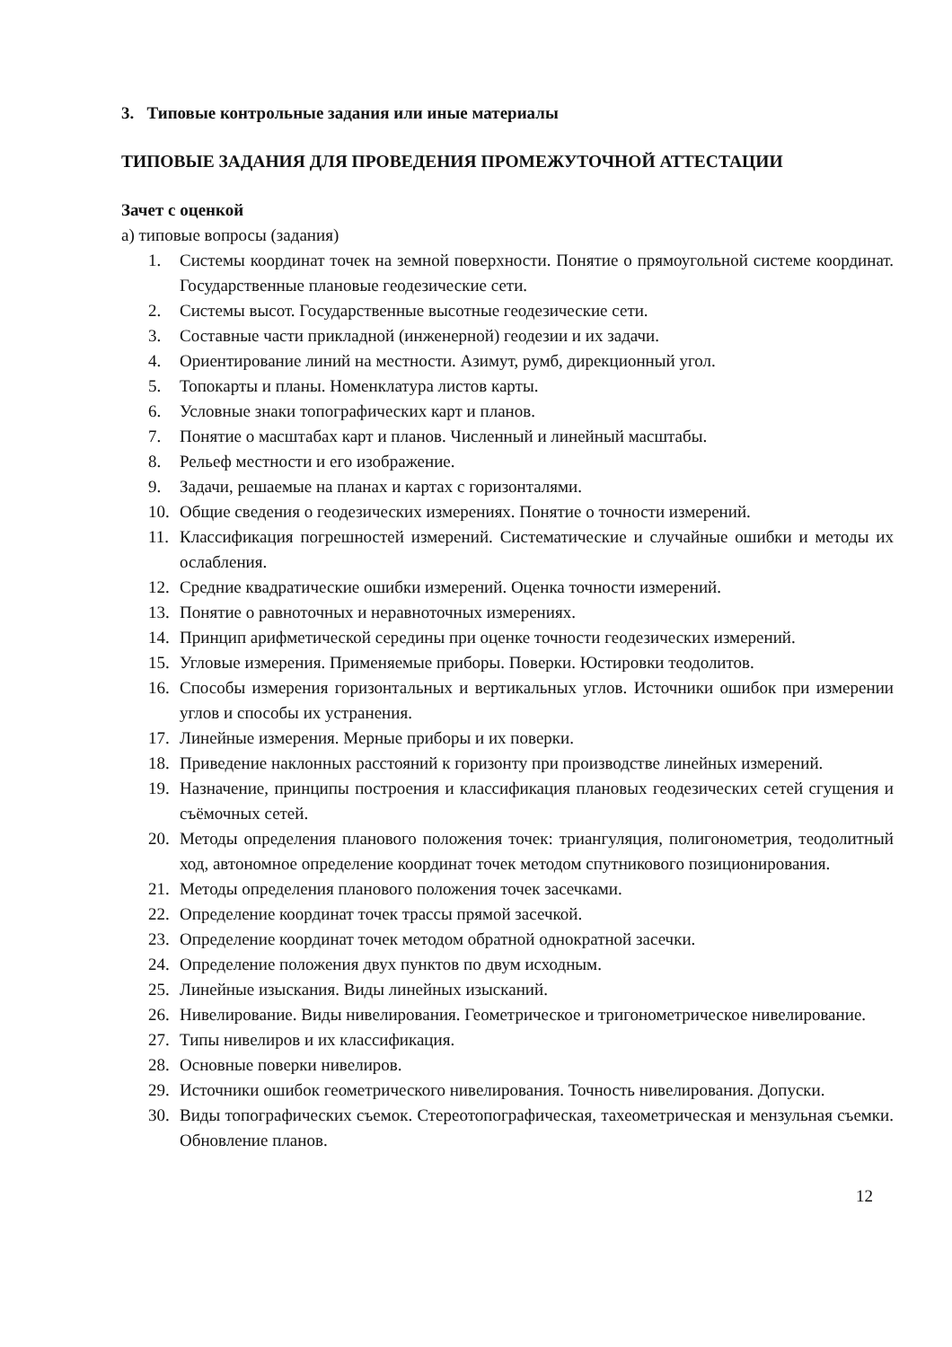3. Типовые контрольные задания или иные материалы
ТИПОВЫЕ ЗАДАНИЯ ДЛЯ ПРОВЕДЕНИЯ ПРОМЕЖУТОЧНОЙ АТТЕСТАЦИИ
Зачет с оценкой
а) типовые вопросы (задания)
1. Системы координат точек на земной поверхности. Понятие о прямоугольной системе координат. Государственные плановые геодезические сети.
2. Системы высот. Государственные высотные геодезические сети.
3. Составные части прикладной (инженерной) геодезии и их задачи.
4. Ориентирование линий на местности. Азимут, румб, дирекционный угол.
5. Топокарты и планы. Номенклатура листов карты.
6. Условные знаки топографических карт и планов.
7. Понятие о масштабах карт и планов. Численный и линейный масштабы.
8. Рельеф местности и его изображение.
9. Задачи, решаемые на планах и картах с горизонталями.
10. Общие сведения о геодезических измерениях. Понятие о точности измерений.
11. Классификация погрешностей измерений. Систематические и случайные ошибки и методы их ослабления.
12. Средние квадратические ошибки измерений. Оценка точности измерений.
13. Понятие о равноточных и неравноточных измерениях.
14. Принцип арифметической середины при оценке точности геодезических измерений.
15. Угловые измерения. Применяемые приборы. Поверки. Юстировки теодолитов.
16. Способы измерения горизонтальных и вертикальных углов. Источники ошибок при измерении углов и способы их устранения.
17. Линейные измерения. Мерные приборы и их поверки.
18. Приведение наклонных расстояний к горизонту при производстве линейных измерений.
19. Назначение, принципы построения и классификация плановых геодезических сетей сгущения и съёмочных сетей.
20. Методы определения планового положения точек: триангуляция, полигонометрия, теодолитный ход, автономное определение координат точек методом спутникового позиционирования.
21. Методы определения планового положения точек засечками.
22. Определение координат точек трассы прямой засечкой.
23. Определение координат точек методом обратной однократной засечки.
24. Определение положения двух пунктов по двум исходным.
25. Линейные изыскания. Виды линейных изысканий.
26. Нивелирование. Виды нивелирования. Геометрическое и тригонометрическое нивелирование.
27. Типы нивелиров и их классификация.
28. Основные поверки нивелиров.
29. Источники ошибок геометрического нивелирования. Точность нивелирования. Допуски.
30. Виды топографических съемок. Стереотопографическая, тахеометрическая и мензульная съемки. Обновление планов.
12